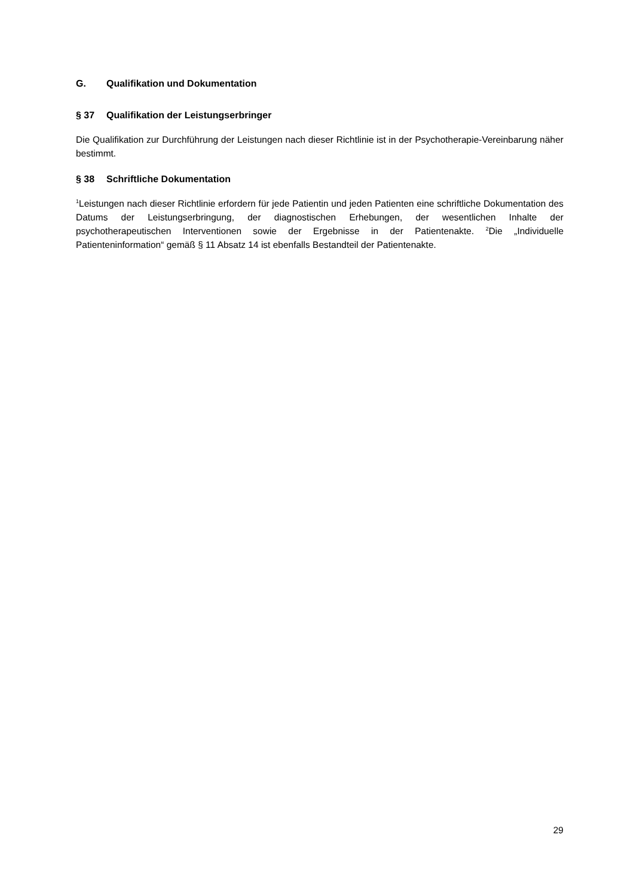G. Qualifikation und Dokumentation
§ 37 Qualifikation der Leistungserbringer
Die Qualifikation zur Durchführung der Leistungen nach dieser Richtlinie ist in der Psychotherapie-Vereinbarung näher bestimmt.
§ 38 Schriftliche Dokumentation
<sup>1</sup> Leistungen nach dieser Richtlinie erfordern für jede Patientin und jeden Patienten eine schriftliche Dokumentation des Datums der Leistungserbringung, der diagnostischen Erhebungen, der wesentlichen Inhalte der psychotherapeutischen Interventionen sowie der Ergebnisse in der Patientenakte. <sup>2</sup>Die „Individuelle Patienteninformation“ gemäß § 11 Absatz 14 ist ebenfalls Bestandteil der Patientenakte.
29